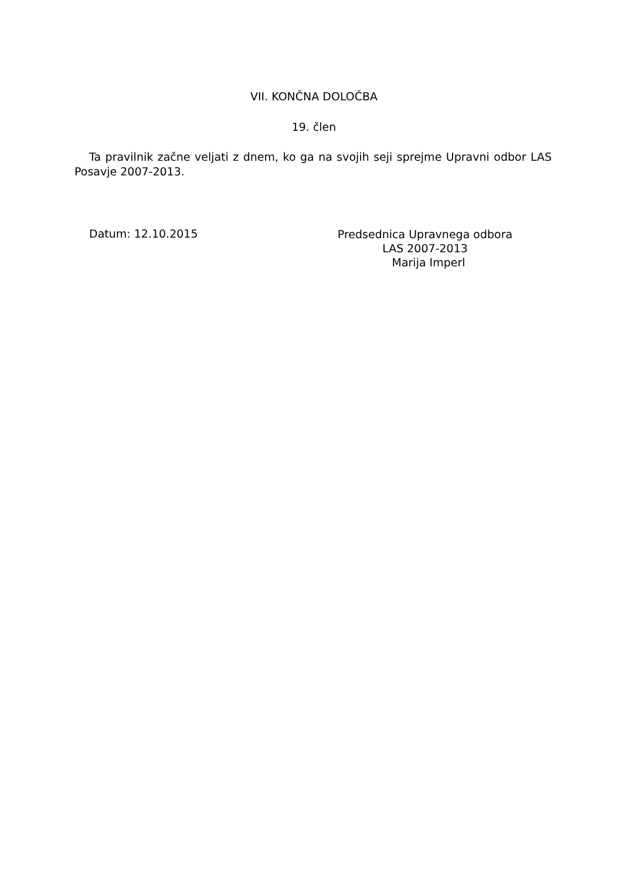VII. KONČNA DOLOČBA
19. člen
Ta pravilnik začne veljati z dnem, ko ga na svojih seji sprejme Upravni odbor LAS Posavje 2007-2013.
Datum: 12.10.2015
Predsednica Upravnega odbora
LAS 2007-2013
Marija Imperl